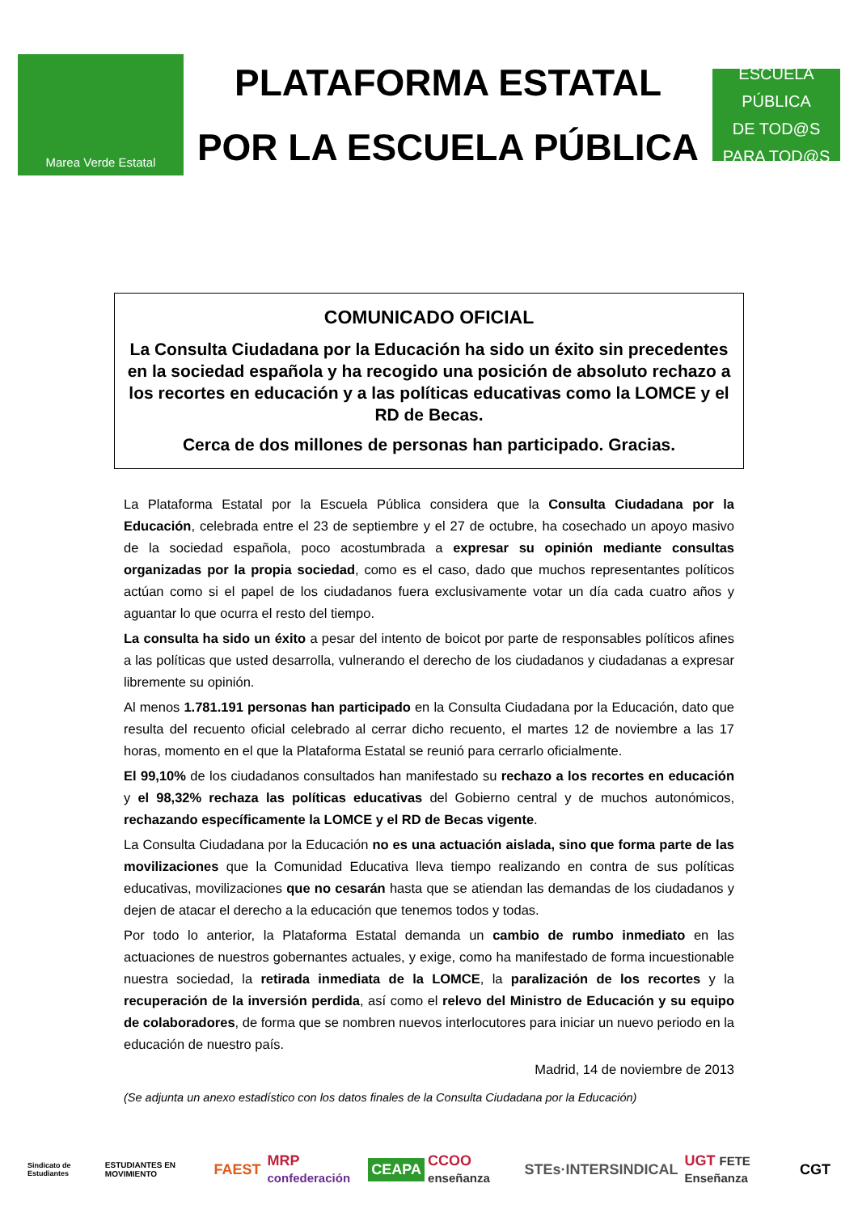Marea Verde Estatal
PLATAFORMA ESTATAL
POR LA ESCUELA PÚBLICA
ESCUELA PÚBLICA
DE TOD@S
PARA TOD@S
COMUNICADO OFICIAL
La Consulta Ciudadana por la Educación ha sido un éxito sin precedentes en la sociedad española y ha recogido una posición de absoluto rechazo a los recortes en educación y a las políticas educativas como la LOMCE y el RD de Becas.
Cerca de dos millones de personas han participado. Gracias.
La Plataforma Estatal por la Escuela Pública considera que la Consulta Ciudadana por la Educación, celebrada entre el 23 de septiembre y el 27 de octubre, ha cosechado un apoyo masivo de la sociedad española, poco acostumbrada a expresar su opinión mediante consultas organizadas por la propia sociedad, como es el caso, dado que muchos representantes políticos actúan como si el papel de los ciudadanos fuera exclusivamente votar un día cada cuatro años y aguantar lo que ocurra el resto del tiempo.
La consulta ha sido un éxito a pesar del intento de boicot por parte de responsables políticos afines a las políticas que usted desarrolla, vulnerando el derecho de los ciudadanos y ciudadanas a expresar libremente su opinión.
Al menos 1.781.191 personas han participado en la Consulta Ciudadana por la Educación, dato que resulta del recuento oficial celebrado al cerrar dicho recuento, el martes 12 de noviembre a las 17 horas, momento en el que la Plataforma Estatal se reunió para cerrarlo oficialmente.
El 99,10% de los ciudadanos consultados han manifestado su rechazo a los recortes en educación y el 98,32% rechaza las políticas educativas del Gobierno central y de muchos autonómicos, rechazando específicamente la LOMCE y el RD de Becas vigente.
La Consulta Ciudadana por la Educación no es una actuación aislada, sino que forma parte de las movilizaciones que la Comunidad Educativa lleva tiempo realizando en contra de sus políticas educativas, movilizaciones que no cesarán hasta que se atiendan las demandas de los ciudadanos y dejen de atacar el derecho a la educación que tenemos todos y todas.
Por todo lo anterior, la Plataforma Estatal demanda un cambio de rumbo inmediato en las actuaciones de nuestros gobernantes actuales, y exige, como ha manifestado de forma incuestionable nuestra sociedad, la retirada inmediata de la LOMCE, la paralización de los recortes y la recuperación de la inversión perdida, así como el relevo del Ministro de Educación y su equipo de colaboradores, de forma que se nombren nuevos interlocutores para iniciar un nuevo periodo en la educación de nuestro país.
Madrid, 14 de noviembre de 2013
(Se adjunta un anexo estadístico con los datos finales de la Consulta Ciudadana por la Educación)
Sindicato de Estudiantes ESTUDIANTES EN MOVIMIENTO FAEST MRP confederación CEAPA CCOO enseñanza STEs·INTERSINDICAL UGT FETE Enseñanza CGT